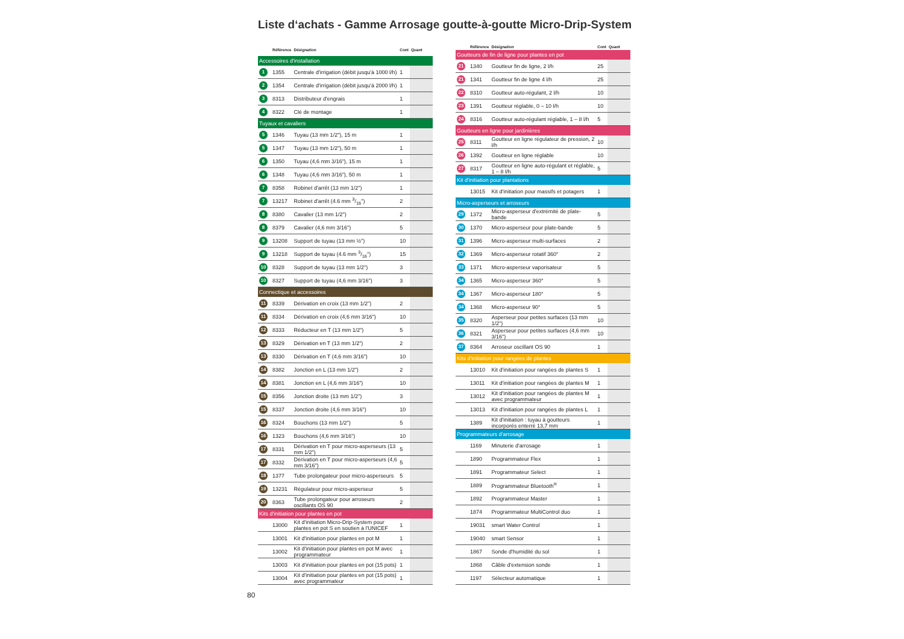Liste d‘achats - Gamme Arrosage goutte-à-goutte Micro-Drip-System
| | Référence | Désignation | Cont | Quant |
| --- | --- | --- | --- | --- |
| Accessoires d'installation | | | | |
| 1 | 1355 | Centrale d'irrigation (débit jusqu'à 1000 l/h) | 1 | |
| 2 | 1354 | Centrale d'irrigation (débit jusqu'à 2000 l/h) | 1 | |
| 3 | 8313 | Distributeur d'engrais | 1 | |
| 4 | 8322 | Clé de montage | 1 | |
| Tuyaux et cavaliers | | | | |
| 5 | 1346 | Tuyau (13 mm 1/2"), 15 m | 1 | |
| 5 | 1347 | Tuyau (13 mm 1/2"), 50 m | 1 | |
| 6 | 1350 | Tuyau (4,6 mm 3/16"), 15 m | 1 | |
| 6 | 1348 | Tuyau (4,6 mm 3/16"), 50 m | 1 | |
| 7 | 8358 | Robinet d'arrêt (13 mm 1/2") | 1 | |
| 7 | 13217 | Robinet d'arrêt (4.6 mm 3/16") | 2 | |
| 8 | 8380 | Cavalier (13 mm 1/2") | 2 | |
| 8 | 8379 | Cavalier (4,6 mm 3/16") | 5 | |
| 9 | 13208 | Support de tuyau (13 mm ½") | 10 | |
| 9 | 13218 | Support de tuyau (4.6 mm 3/16") | 15 | |
| 10 | 8328 | Support de tuyau (13 mm 1/2") | 3 | |
| 10 | 8327 | Support de tuyau (4,6 mm 3/16") | 3 | |
| Connectique et accessoires | | | | |
| 11 | 8339 | Dérivation en croix (13 mm 1/2") | 2 | |
| 11 | 8334 | Dérivation en croix (4,6 mm 3/16") | 10 | |
| 12 | 8333 | Réducteur en T (13 mm 1/2") | 5 | |
| 13 | 8329 | Dérivation en T (13 mm 1/2") | 2 | |
| 13 | 8330 | Dérivation en T (4,6 mm 3/16") | 10 | |
| 14 | 8382 | Jonction en L (13 mm 1/2") | 2 | |
| 14 | 8381 | Jonction en L (4,6 mm 3/16") | 10 | |
| 15 | 8356 | Jonction droite (13 mm 1/2") | 3 | |
| 15 | 8337 | Jonction droite (4,6 mm 3/16") | 10 | |
| 16 | 8324 | Bouchons (13 mm 1/2") | 5 | |
| 16 | 1323 | Bouchons (4,6 mm 3/16") | 10 | |
| 17 | 8331 | Dérivation en T pour micro-asperseurs (13 mm 1/2") | 5 | |
| 17 | 8332 | Dérivation en T pour micro-asperseurs (4,6 mm 3/16") | 5 | |
| 18 | 1377 | Tube prolongateur pour micro-asperseurs | 5 | |
| 19 | 13231 | Régulateur pour micro-asperseur | 5 | |
| 20 | 8363 | Tube prolongateur pour arroseurs oscillants OS 90 | 2 | |
| Kits d'initiation pour plantes en pot | | | | |
| | 13000 | Kit d'initiation Micro-Drip-System pour plantes en pot S en soutien à l'UNICEF | 1 | |
| | 13001 | Kit d'initiation pour plantes en pot M | 1 | |
| | 13002 | Kit d'initiation pour plantes en pot M avec programmateur | 1 | |
| | 13003 | Kit d'initiation pour plantes en pot (15 pots) | 1 | |
| | 13004 | Kit d'initiation pour plantes en pot (15 pots) avec programmateur | 1 | |
| | Référence | Désignation | Cont | Quant |
| --- | --- | --- | --- | --- |
| Goutteurs de fin de ligne pour plantes en pot | | | | |
| 21 | 1340 | Goutteur fin de ligne, 2 l/h | 25 | |
| 21 | 1341 | Goutteur fin de ligne 4 l/h | 25 | |
| 22 | 8310 | Goutteur auto-régulant, 2 l/h | 10 | |
| 23 | 1391 | Goutteur réglable, 0 – 10 l/h | 10 | |
| 24 | 8316 | Goutteur auto-régulant réglable, 1 – 8 l/h | 5 | |
| Goutteurs en ligne pour jardinières | | | | |
| 25 | 8311 | Goutteur en ligne régulateur de pression, 2 l/h | 10 | |
| 26 | 1392 | Goutteur en ligne réglable | 10 | |
| 27 | 8317 | Goutteur en ligne auto-régulant et réglable, 1 – 8 l/h | 5 | |
| Kit d'initiation pour plantations | | | | |
| | 13015 | Kit d'initiation pour massifs et potagers | 1 | |
| Micro-asperseurs et arroseurs | | | | |
| 29 | 1372 | Micro-asperseur d'extrémité de plate-bande | 5 | |
| 30 | 1370 | Micro-asperseur pour plate-bande | 5 | |
| 31 | 1396 | Micro-asperseur multi-surfaces | 2 | |
| 32 | 1369 | Micro-asperseur rotatif 360° | 2 | |
| 33 | 1371 | Micro-asperseur vaporisateur | 5 | |
| 34 | 1365 | Micro-asperseur 360° | 5 | |
| 34 | 1367 | Micro-asperseur 180° | 5 | |
| 34 | 1368 | Micro-asperseur 90° | 5 | |
| 35 | 8320 | Asperseur pour petites surfaces (13 mm 1/2") | 10 | |
| 36 | 8321 | Asperseur pour petites surfaces (4,6 mm 3/16") | 10 | |
| 37 | 8364 | Arroseur oscillant OS 90 | 1 | |
| Kits d'initiation pour rangées de plantes | | | | |
| | 13010 | Kit d'initiation pour rangées de plantes S | 1 | |
| | 13011 | Kit d'initiation pour rangées de plantes M | 1 | |
| | 13012 | Kit d'initiation pour rangées de plantes M avec programmateur | 1 | |
| | 13013 | Kit d'initiation pour rangées de plantes L | 1 | |
| | 1389 | Kit d'initiation : tuyau à goutteurs incorporés enterré 13,7 mm | 1 | |
| Programmateurs d'arrosage | | | | |
| | 1169 | Minuterie d'arrosage | 1 | |
| | 1890 | Programmateur Flex | 1 | |
| | 1891 | Programmateur Select | 1 | |
| | 1889 | Programmateur Bluetooth<sup>®</sup> | 1 | |
| | 1892 | Programmateur Master | 1 | |
| | 1874 | Programmateur MultiControl duo | 1 | |
| | 19031 | smart Water Control | 1 | |
| | 19040 | smart Sensor | 1 | |
| | 1867 | Sonde d'humidité du sol | 1 | |
| | 1868 | Câble d'extension sonde | 1 | |
| | 1197 | Sélecteur automatique | 1 | |
80